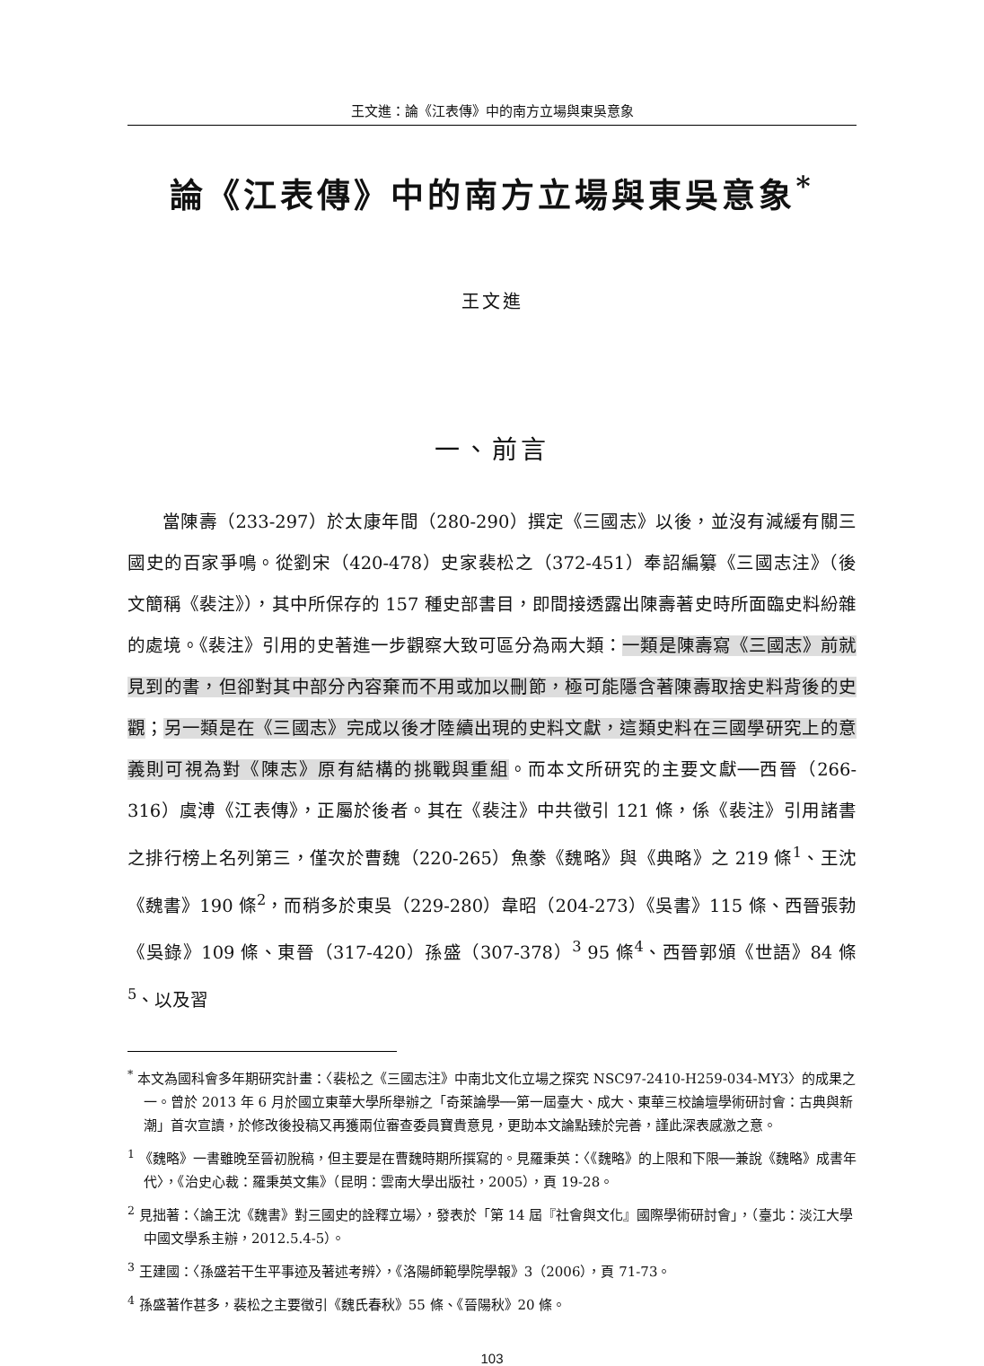王文進：論《江表傳》中的南方立場與東吳意象
論《江表傳》中的南方立場與東吳意象<sup>*</sup>
王文進
一、前言
當陳壽（233-297）於太康年間（280-290）撰定《三國志》以後，並沒有減緩有關三國史的百家爭鳴。從劉宋（420-478）史家裴松之（372-451）奉詔編纂《三國志注》（後文簡稱《裴注》），其中所保存的 157 種史部書目，即間接透露出陳壽著史時所面臨史料紛雜的處境。《裴注》引用的史著進一步觀察大致可區分為兩大類：一類是陳壽寫《三國志》前就見到的書，但卻對其中部分內容棄而不用或加以刪節，極可能隱含著陳壽取捨史料背後的史觀；另一類是在《三國志》完成以後才陸續出現的史料文獻，這類史料在三國學研究上的意義則可視為對《陳志》原有結構的挑戰與重組。而本文所研究的主要文獻──西晉（266-316）虞溥《江表傳》，正屬於後者。其在《裴注》中共徵引 121 條，係《裴注》引用諸書之排行榜上名列第三，僅次於曹魏（220-265）魚豢《魏略》與《典略》之 219 條<sup>1</sup>、王沈《魏書》190 條<sup>2</sup>，而稍多於東吳（229-280）韋昭（204-273）《吳書》115 條、西晉張勃《吳錄》109 條、東晉（317-420）孫盛（307-378）<sup>3</sup> 95 條<sup>4</sup>、西晉郭頒《世語》84 條<sup>5</sup>、以及習
<sup>*</sup> 本文為國科會多年期研究計畫：〈裴松之《三國志注》中南北文化立場之探究 NSC97-2410-H259-034-MY3〉的成果之一。曾於 2013 年 6 月於國立東華大學所舉辦之「奇萊論學──第一屆臺大、成大、東華三校論壇學術研討會：古典與新潮」首次宣讀，於修改後投稿又再獲兩位審查委員寶貴意見，更助本文論點臻於完善，謹此深表感激之意。
<sup>1</sup> 《魏略》一書雖晚至晉初脫稿，但主要是在曹魏時期所撰寫的。見羅秉英：〈《魏略》的上限和下限──兼說《魏略》成書年代〉，《治史心裁：羅秉英文集》（昆明：雲南大學出版社，2005），頁 19-28。
<sup>2</sup> 見拙著：〈論王沈《魏書》對三國史的詮釋立場〉，發表於「第 14 屆『社會與文化』國際學術研討會」，（臺北：淡江大學中國文學系主辦，2012.5.4-5）。
<sup>3</sup> 王建國：〈孫盛若干生平事迹及著述考辨〉，《洛陽師範學院學報》3（2006），頁 71-73。
<sup>4</sup> 孫盛著作甚多，裴松之主要徵引《魏氏春秋》55 條、《晉陽秋》20 條。
103